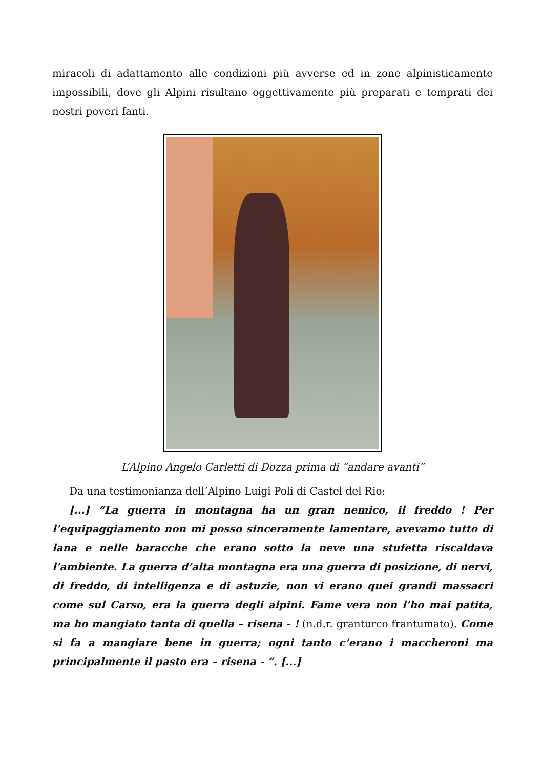miracoli di adattamento alle condizioni più avverse ed in zone alpinisticamente impossibili, dove gli Alpini risultano oggettivamente più preparati e temprati dei nostri poveri fanti.
L’Alpino Angelo Carletti di Dozza prima di “andare avanti”
Da una testimonianza dell’Alpino Luigi Poli di Castel del Rio:
[...] “La guerra in montagna ha un gran nemico, il freddo ! Per l’equipaggiamento non mi posso sinceramente lamentare, avevamo tutto di lana e nelle baracche che erano sotto la neve una stufetta riscaldava l’ambiente. La guerra d’alta montagna era una guerra di posizione, di nervi, di freddo, di intelligenza e di astuzie, non vi erano quei grandi massacri come sul Carso, era la guerra degli alpini. Fame vera non l’ho mai patita, ma ho mangiato tanta di quella – risena - ! (n.d.r. granturco frantumato). Come si fa a mangiare bene in guerra; ogni tanto c’erano i maccheroni ma principalmente il pasto era – risena - ”. [...]